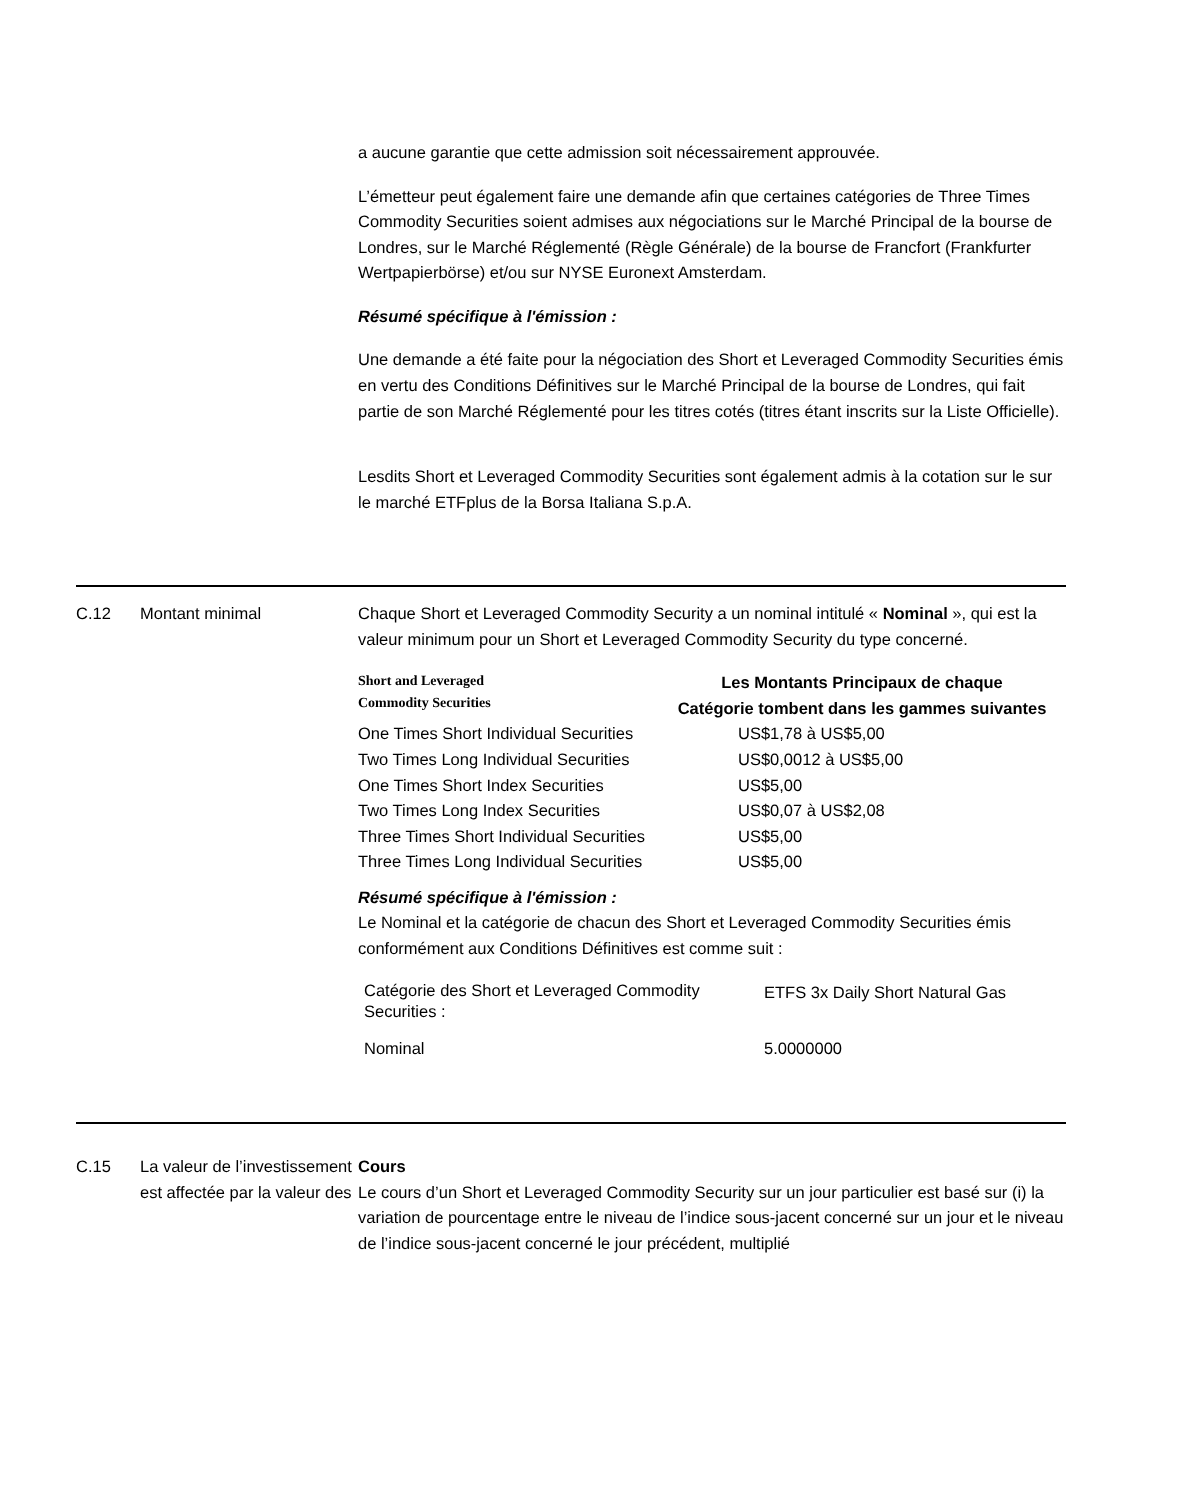a aucune garantie que cette admission soit nécessairement approuvée.
L’émetteur peut également faire une demande afin que certaines catégories de Three Times Commodity Securities soient admises aux négociations sur le Marché Principal de la bourse de Londres, sur le Marché Réglementé (Règle Générale) de la bourse de Francfort (Frankfurter Wertpapierbörse) et/ou sur NYSE Euronext Amsterdam.
Résumé spécifique à l'émission :
Une demande a été faite pour la négociation des Short et Leveraged Commodity Securities émis en vertu des Conditions Définitives sur le Marché Principal de la bourse de Londres, qui fait partie de son Marché Réglementé pour les titres cotés (titres étant inscrits sur la Liste Officielle).
Lesdits Short et Leveraged Commodity Securities sont également admis à la cotation sur le sur le marché ETFplus de la Borsa Italiana S.p.A.
C.12 Montant minimal Chaque Short et Leveraged Commodity Security a un nominal intitulé « Nominal », qui est la valeur minimum pour un Short et Leveraged Commodity Security du type concerné.
| Short and Leveraged Commodity Securities | Les Montants Principaux de chaque Catégorie tombent dans les gammes suivantes |
| One Times Short Individual Securities | US$1,78 à US$5,00 |
| Two Times Long Individual Securities | US$0,0012 à US$5,00 |
| One Times Short Index Securities | US$5,00 |
| Two Times Long Index Securities | US$0,07 à US$2,08 |
| Three Times Short Individual Securities | US$5,00 |
| Three Times Long Individual Securities | US$5,00 |
Résumé spécifique à l'émission :
Le Nominal et la catégorie de chacun des Short et Leveraged Commodity Securities émis conformément aux Conditions Définitives est comme suit :
| Catégorie des Short et Leveraged Commodity Securities : | ETFS 3x Daily Short Natural Gas |
| Nominal | 5.0000000 |
C.15 La valeur de l’investissement est affectée par la valeur des
Cours
Le cours d’un Short et Leveraged Commodity Security sur un jour particulier est basé sur (i) la variation de pourcentage entre le niveau de l’indice sous-jacent concerné sur un jour et le niveau de l’indice sous-jacent concerné le jour précédent, multiplié